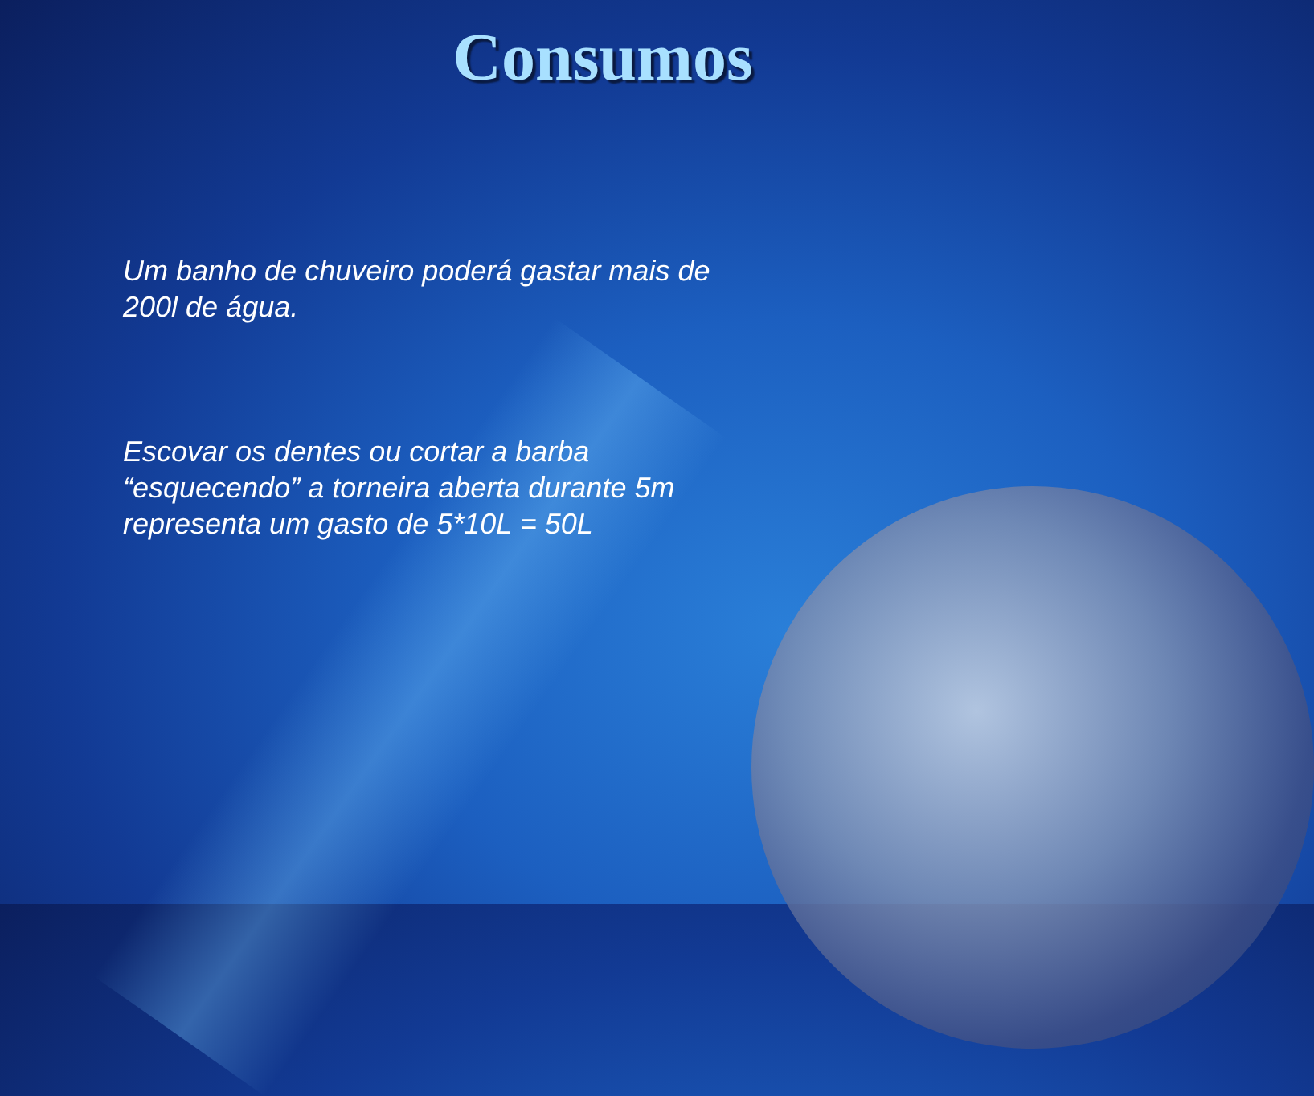Consumos
Um banho de chuveiro poderá gastar mais de 200l de água.
Escovar os dentes ou cortar a barba “esquecendo” a torneira aberta durante 5m representa um gasto de 5*10L = 50L